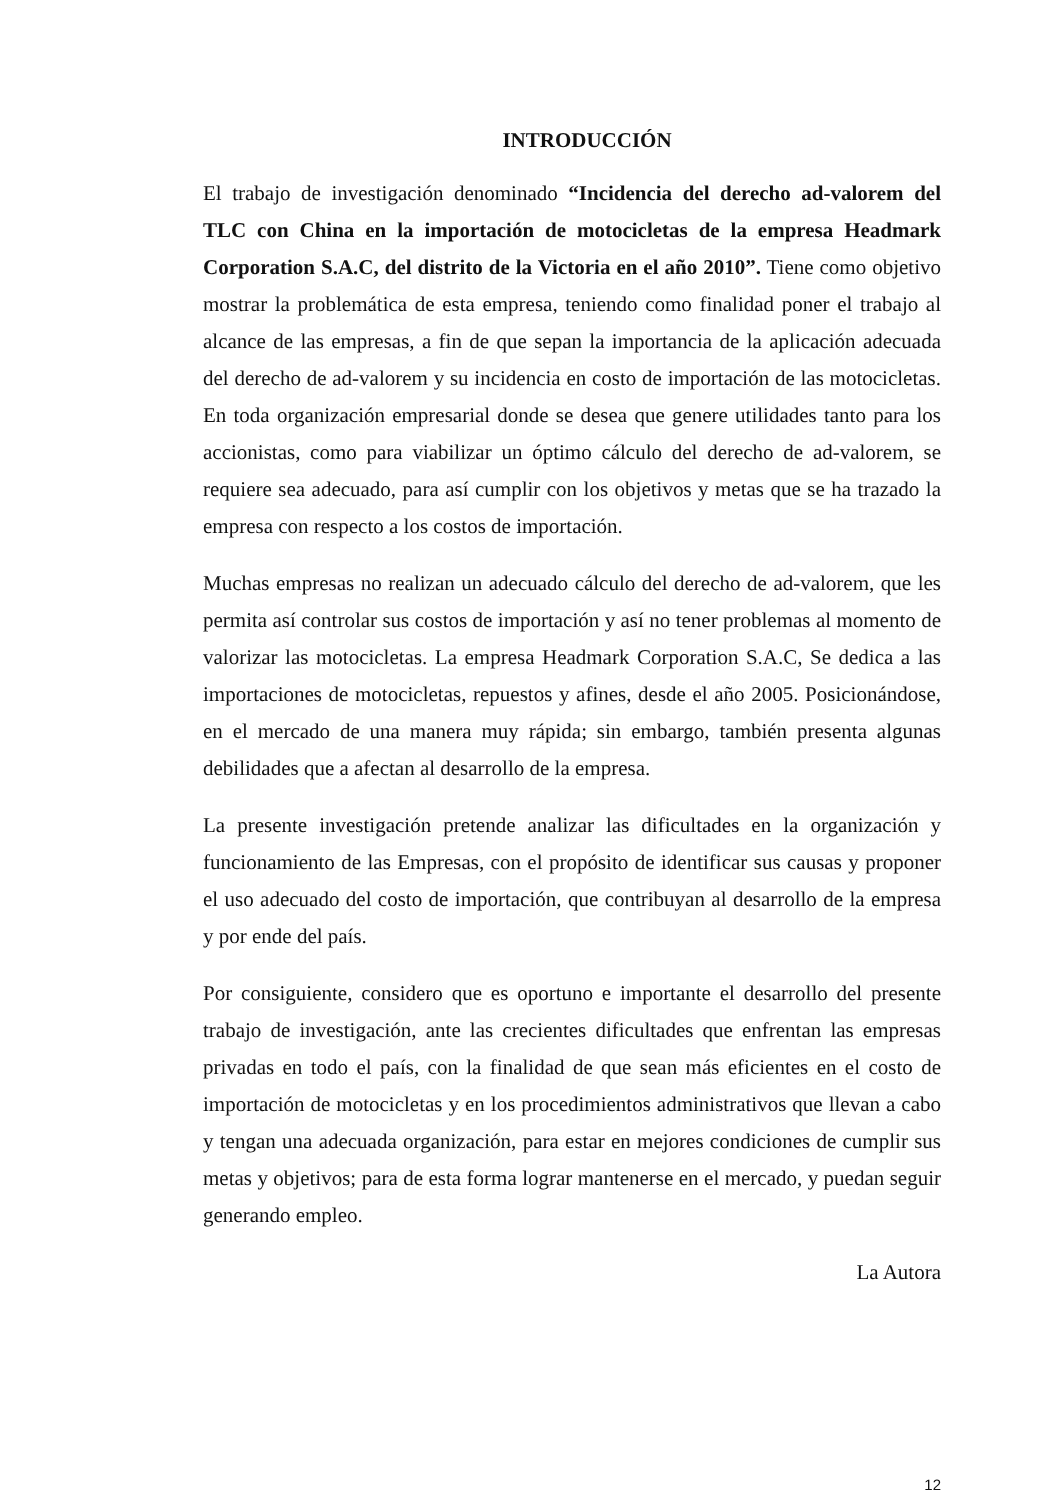INTRODUCCIÓN
El trabajo de investigación denominado “Incidencia del derecho ad-valorem del TLC con China en la importación de motocicletas de la empresa Headmark Corporation S.A.C, del distrito de la Victoria en el año 2010”. Tiene como objetivo mostrar la problemática de esta empresa, teniendo como finalidad poner el trabajo al alcance de las empresas, a fin de que sepan la importancia de la aplicación adecuada del derecho de ad-valorem y su incidencia en costo de importación de las motocicletas. En toda organización empresarial donde se desea que genere utilidades tanto para los accionistas, como para viabilizar un óptimo cálculo del derecho de ad-valorem, se requiere sea adecuado, para así cumplir con los objetivos y metas que se ha trazado la empresa con respecto a los costos de importación.
Muchas empresas no realizan un adecuado cálculo del derecho de ad-valorem, que les permita así controlar sus costos de importación y así no tener problemas al momento de valorizar las motocicletas. La empresa Headmark Corporation S.A.C, Se dedica a las importaciones de motocicletas, repuestos y afines, desde el año 2005. Posicionándose, en el mercado de una manera muy rápida; sin embargo, también presenta algunas debilidades que a afectan al desarrollo de la empresa.
La presente investigación pretende analizar las dificultades en la organización y funcionamiento de las Empresas, con el propósito de identificar sus causas y proponer el uso adecuado del costo de importación, que contribuyan al desarrollo de la empresa y por ende del país.
Por consiguiente, considero que es oportuno e importante el desarrollo del presente trabajo de investigación, ante las crecientes dificultades que enfrentan las empresas privadas en todo el país, con la finalidad de que sean más eficientes en el costo de importación de motocicletas y en los procedimientos administrativos que llevan a cabo y tengan una adecuada organización, para estar en mejores condiciones de cumplir sus metas y objetivos; para de esta forma lograr mantenerse en el mercado, y puedan seguir generando empleo.
La Autora
12